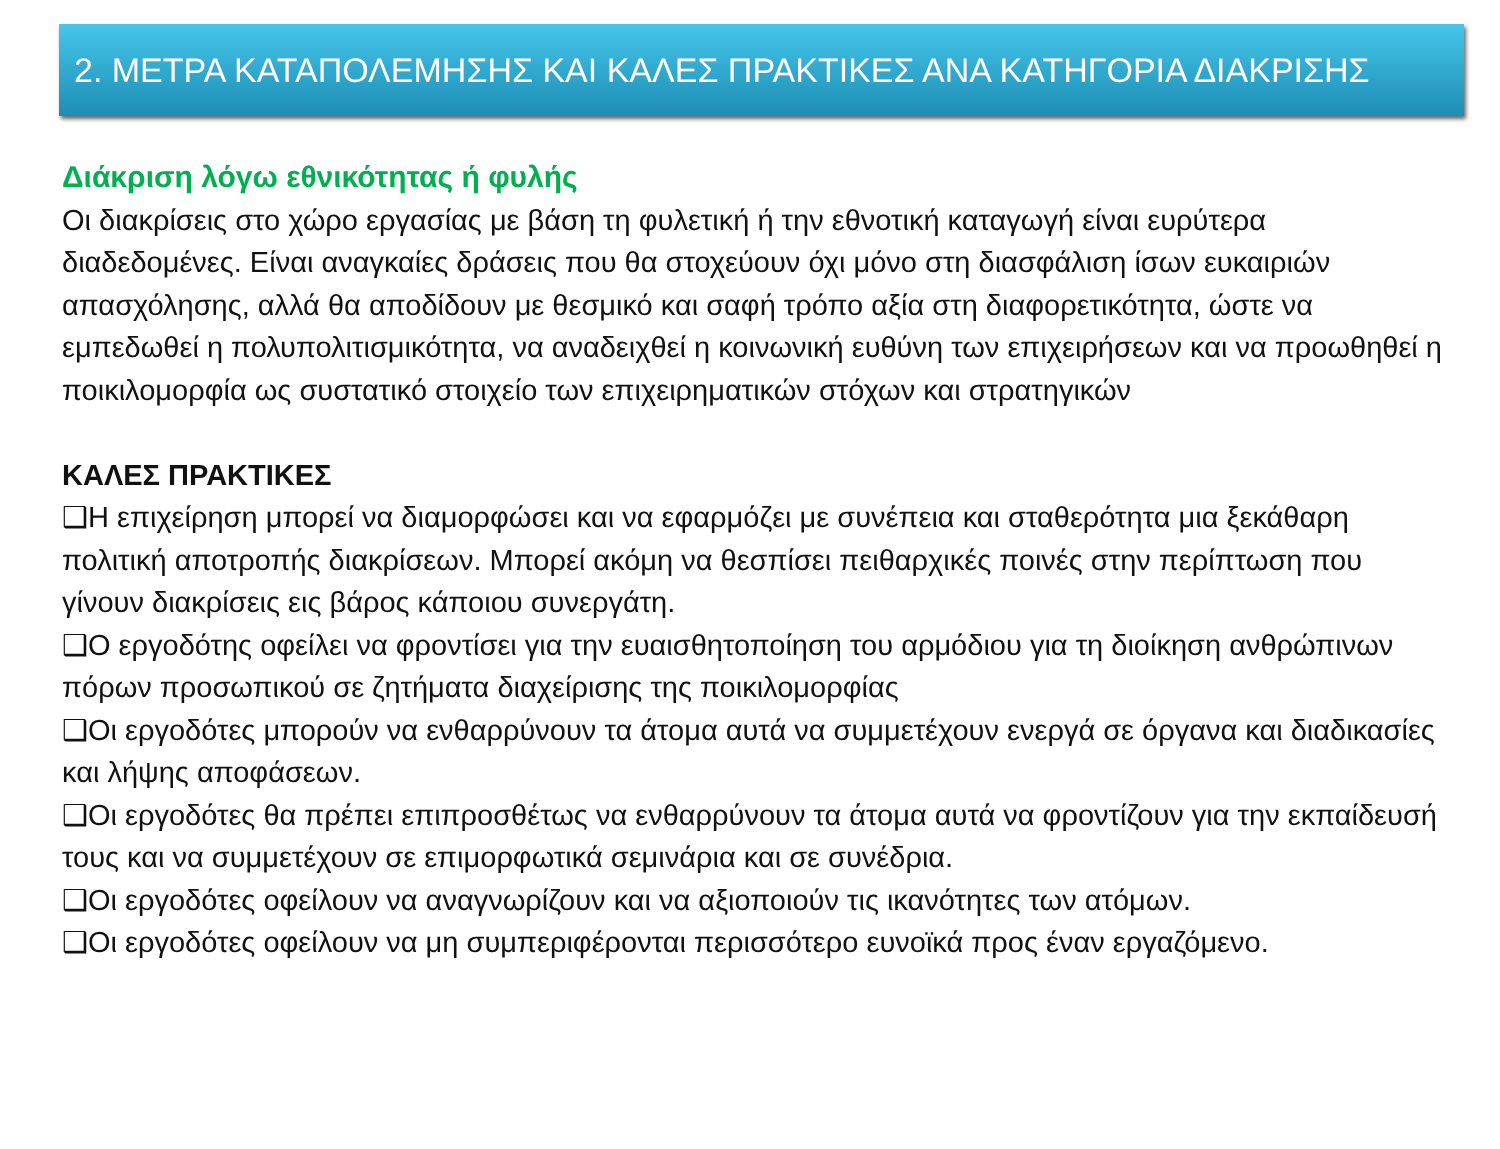2. ΜΕΤΡΑ ΚΑΤΑΠΟΛΕΜΗΣΗΣ ΚΑΙ ΚΑΛΕΣ ΠΡΑΚΤΙΚΕΣ ΑΝΑ ΚΑΤΗΓΟΡΙΑ ΔΙΑΚΡΙΣΗΣ
Διάκριση λόγω εθνικότητας ή φυλής
Οι διακρίσεις στο χώρο εργασίας με βάση τη φυλετική ή την εθνοτική καταγωγή είναι ευρύτερα διαδεδομένες. Είναι αναγκαίες δράσεις που θα στοχεύουν όχι μόνο στη διασφάλιση ίσων ευκαιριών απασχόλησης, αλλά θα αποδίδουν με θεσμικό και σαφή τρόπο αξία στη διαφορετικότητα, ώστε να εμπεδωθεί η πολυπολιτισμικότητα, να αναδειχθεί η κοινωνική ευθύνη των επιχειρήσεων και να προωθηθεί η ποικιλομορφία ως συστατικό στοιχείο των επιχειρηματικών στόχων και στρατηγικών
ΚΑΛΕΣ ΠΡΑΚΤΙΚΕΣ
❑Η επιχείρηση μπορεί να διαμορφώσει και να εφαρμόζει με συνέπεια και σταθερότητα μια ξεκάθαρη πολιτική αποτροπής διακρίσεων. Μπορεί ακόμη να θεσπίσει πειθαρχικές ποινές στην περίπτωση που γίνουν διακρίσεις εις βάρος κάποιου συνεργάτη.
❑Ο εργοδότης οφείλει να φροντίσει για την ευαισθητοποίηση του αρμόδιου για τη διοίκηση ανθρώπινων πόρων προσωπικού σε ζητήματα διαχείρισης της ποικιλομορφίας
❑Οι εργοδότες μπορούν να ενθαρρύνουν τα άτομα αυτά να συμμετέχουν ενεργά σε όργανα και διαδικασίες και λήψης αποφάσεων.
❑Οι εργοδότες θα πρέπει επιπροσθέτως να ενθαρρύνουν τα άτομα αυτά να φροντίζουν για την εκπαίδευσή τους και να συμμετέχουν σε επιμορφωτικά σεμινάρια και σε συνέδρια.
❑Οι εργοδότες οφείλουν να αναγνωρίζουν και να αξιοποιούν τις ικανότητες των ατόμων.
❑Οι εργοδότες οφείλουν να μη συμπεριφέρονται περισσότερο ευνοϊκά προς έναν εργαζόμενο.